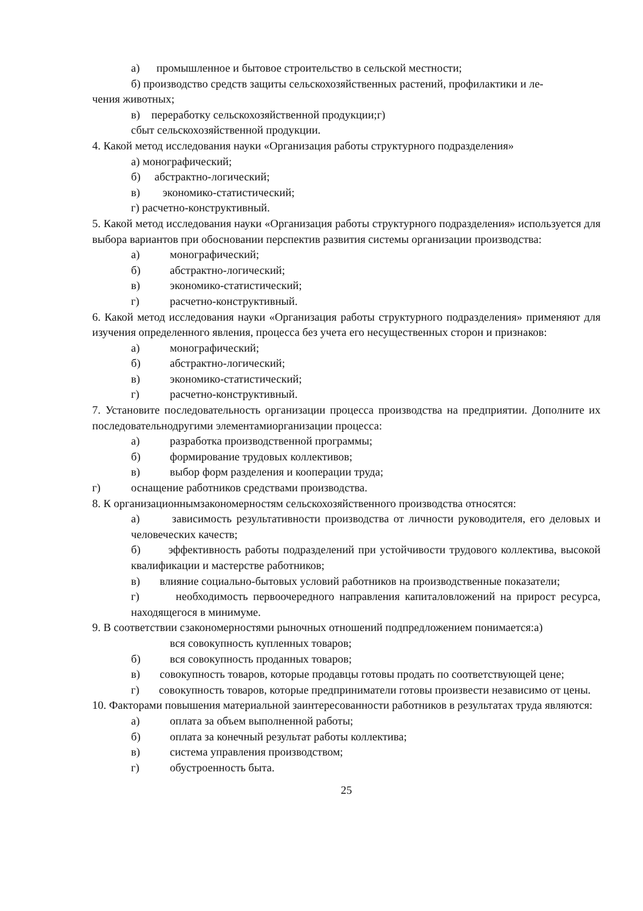а) промышленное и бытовое строительство в сельской местности;
б) производство средств защиты сельскохозяйственных растений, профилактики и ле-
чения животных;
в) переработку сельскохозяйственной продукции;г)
сбыт сельскохозяйственной продукции.
4. Какой метод исследования науки «Организация работы структурного подразделения»
а) монографический;
б) абстрактно-логический;
в) экономико-статистический;
г) расчетно-конструктивный.
5. Какой метод исследования науки «Организация работы структурного подразделения» используется для выбора вариантов при обосновании перспектив развития системы организации производства:
а) монографический;
б) абстрактно-логический;
в) экономико-статистический;
г) расчетно-конструктивный.
6. Какой метод исследования науки «Организация работы структурного подразделения» применяют для изучения определенного явления, процесса без учета его несущественных сторон и признаков:
а) монографический;
б) абстрактно-логический;
в) экономико-статистический;
г) расчетно-конструктивный.
7. Установите последовательность организации процесса производства на предприятии. Дополните их последовательнодругими элементамиорганизации процесса:
а) разработка производственной программы;
б) формирование трудовых коллективов;
в) выбор форм разделения и кооперации труда;
г) оснащение работников средствами производства.
8. К организационнымзакономерностям сельскохозяйственного производства относятся:
а) зависимость результативности производства от личности руководителя, его деловых и человеческих качеств;
б) эффективность работы подразделений при устойчивости трудового коллектива, высокой квалификации и мастерстве работников;
в) влияние социально-бытовых условий работников на производственные показатели;
г) необходимость первоочередного направления капиталовложений на прирост ресурса, находящегося в минимуме.
9. В соответствии сзакономерностями рыночных отношений подпредложением понимается:а)
вся совокупность купленных товаров;
б) вся совокупность проданных товаров;
в) совокупность товаров, которые продавцы готовы продать по соответствующей цене;
г) совокупность товаров, которые предприниматели готовы произвести независимо от цены.
10. Факторами повышения материальной заинтересованности работников в результатах труда являются:
а) оплата за объем выполненной работы;
б) оплата за конечный результат работы коллектива;
в) система управления производством;
г) обустроенность быта.
25